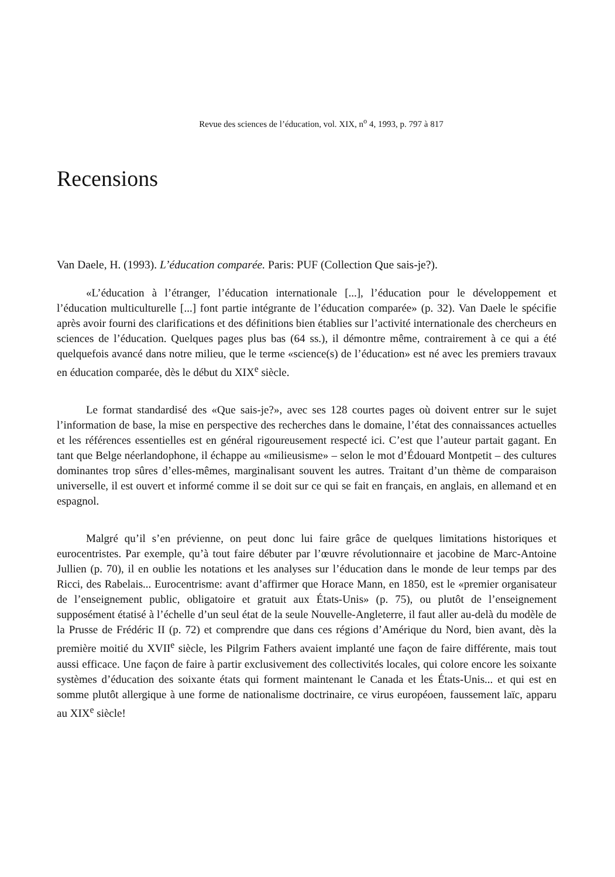Revue des sciences de l’éducation, vol. XIX, n<sup>o</sup> 4, 1993, p. 797 à 817
Recensions
Van Daele, H. (1993). L’éducation comparée. Paris: PUF (Collection Que sais-je?).
«L’éducation à l’étranger, l’éducation internationale [...], l’éducation pour le développement et l’éducation multiculturelle [...] font partie intégrante de l’éducation comparée» (p. 32). Van Daele le spécifie après avoir fourni des clarifications et des définitions bien établies sur l’activité internationale des chercheurs en sciences de l’éducation. Quelques pages plus bas (64 ss.), il démontre même, contrairement à ce qui a été quelquefois avancé dans notre milieu, que le terme «science(s) de l’éducation» est né avec les premiers travaux en éducation comparée, dès le début du XIX<sup>e</sup> siècle.
Le format standardisé des «Que sais-je?», avec ses 128 courtes pages où doivent entrer sur le sujet l’information de base, la mise en perspective des recherches dans le domaine, l’état des connaissances actuelles et les références essentielles est en général rigoureusement respecté ici. C’est que l’auteur partait gagant. En tant que Belge néerlandophone, il échappe au «milieusisme» – selon le mot d’Édouard Montpetit – des cultures dominantes trop sûres d’elles-mêmes, marginalisant souvent les autres. Traitant d’un thème de comparaison universelle, il est ouvert et informé comme il se doit sur ce qui se fait en français, en anglais, en allemand et en espagnol.
Malgré qu’il s’en prévienne, on peut donc lui faire grâce de quelques limitations historiques et eurocentristes. Par exemple, qu’à tout faire débuter par l’œuvre révolutionnaire et jacobine de Marc-Antoine Jullien (p. 70), il en oublie les notations et les analyses sur l’éducation dans le monde de leur temps par des Ricci, des Rabelais... Eurocentrisme: avant d’affirmer que Horace Mann, en 1850, est le «premier organisateur de l’enseignement public, obligatoire et gratuit aux États-Unis» (p. 75), ou plutôt de l’enseignement supposément étatisé à l’échelle d’un seul état de la seule Nouvelle-Angleterre, il faut aller au-delà du modèle de la Prusse de Frédéric II (p. 72) et comprendre que dans ces régions d’Amérique du Nord, bien avant, dès la première moitié du XVII<sup>e</sup> siècle, les Pilgrim Fathers avaient implanté une façon de faire différente, mais tout aussi efficace. Une façon de faire à partir exclusivement des collectivités locales, qui colore encore les soixante systèmes d’éducation des soixante états qui forment maintenant le Canada et les États-Unis... et qui est en somme plutôt allergique à une forme de nationalisme doctrinaire, ce virus européoen, faussement laïc, apparu au XIX<sup>e</sup> siècle!